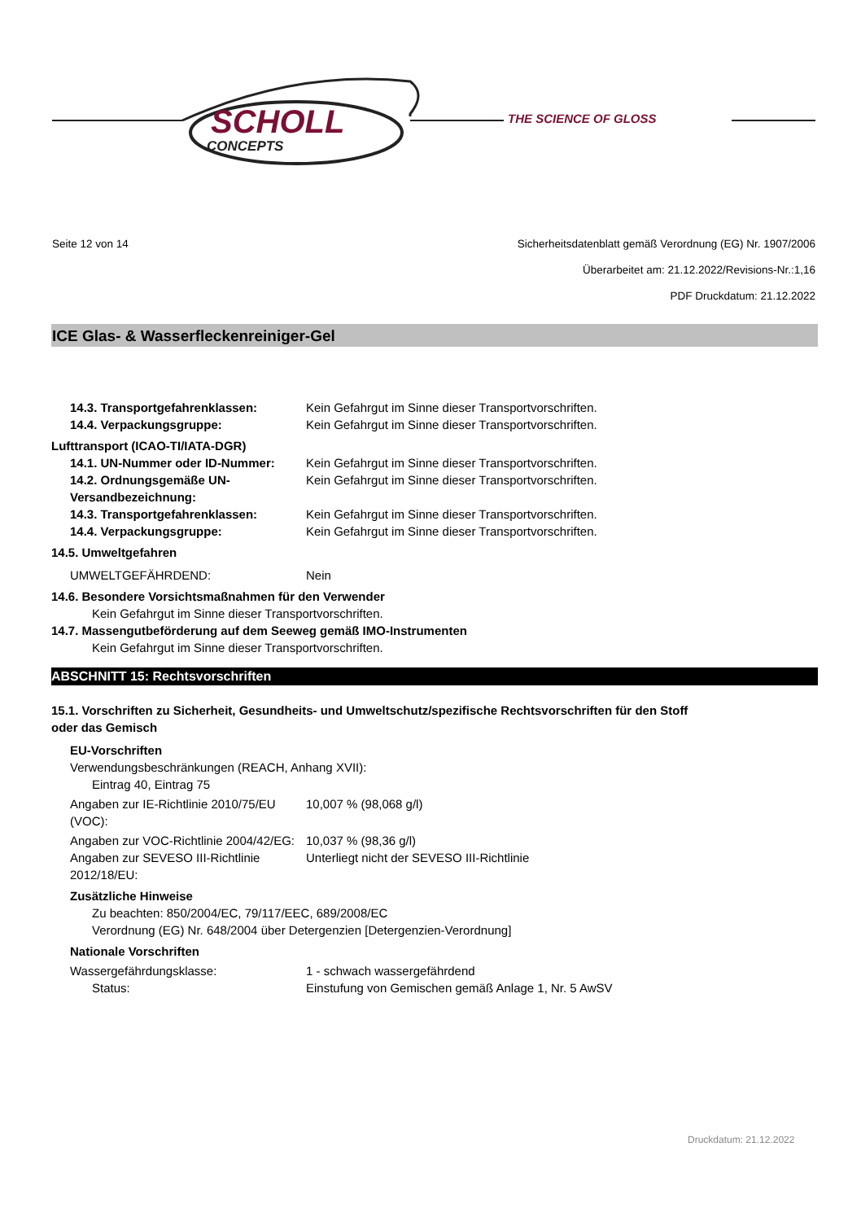SCHOLL
CONCEPTS
THE SCIENCE OF GLOSS
Seite 12 von 14 Sicherheitsdatenblatt gemäß Verordnung (EG) Nr. 1907/2006
Überarbeitet am: 21.12.2022/Revisions-Nr.:1,16
PDF Druckdatum: 21.12.2022
ICE Glas- & Wasserfleckenreiniger-Gel
14.3. Transportgefahrenklassen: Kein Gefahrgut im Sinne dieser Transportvorschriften.
14.4. Verpackungsgruppe: Kein Gefahrgut im Sinne dieser Transportvorschriften.
Lufttransport (ICAO-TI/IATA-DGR)
14.1. UN-Nummer oder ID-Nummer: Kein Gefahrgut im Sinne dieser Transportvorschriften.
14.2. Ordnungsgemäße UN-Versandbezeichnung: Kein Gefahrgut im Sinne dieser Transportvorschriften.
14.3. Transportgefahrenklassen: Kein Gefahrgut im Sinne dieser Transportvorschriften.
14.4. Verpackungsgruppe: Kein Gefahrgut im Sinne dieser Transportvorschriften.
14.5. Umweltgefahren
UMWELTGEFÄHRDEND: Nein
14.6. Besondere Vorsichtsmaßnahmen für den Verwender
Kein Gefahrgut im Sinne dieser Transportvorschriften.
14.7. Massengutbeförderung auf dem Seeweg gemäß IMO-Instrumenten
Kein Gefahrgut im Sinne dieser Transportvorschriften.
ABSCHNITT 15: Rechtsvorschriften
15.1. Vorschriften zu Sicherheit, Gesundheits- und Umweltschutz/spezifische Rechtsvorschriften für den Stoff oder das Gemisch
EU-Vorschriften
Verwendungsbeschränkungen (REACH, Anhang XVII):
Eintrag 40, Eintrag 75
Angaben zur IE-Richtlinie 2010/75/EU (VOC): 10,007 % (98,068 g/l)
Angaben zur VOC-Richtlinie 2004/42/EG: 10,037 % (98,36 g/l)
Angaben zur SEVESO III-Richtlinie 2012/18/EU: Unterliegt nicht der SEVESO III-Richtlinie
Zusätzliche Hinweise
Zu beachten: 850/2004/EC, 79/117/EEC, 689/2008/EC
Verordnung (EG) Nr. 648/2004 über Detergenzien [Detergenzien-Verordnung]
Nationale Vorschriften
Wassergefährdungsklasse: 1 - schwach wassergefährdend
Status: Einstufung von Gemischen gemäß Anlage 1, Nr. 5 AwSV
Druckdatum: 21.12.2022